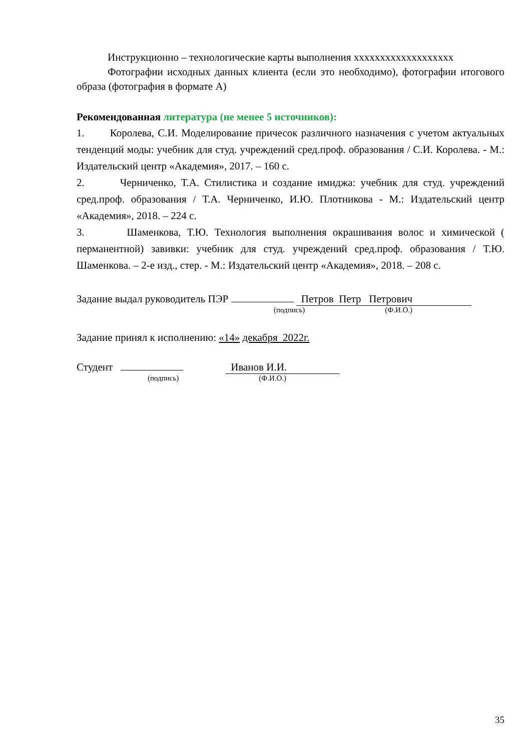Инструкционно – технологические карты выполнения xxxxxxxxxxxxxxxxxxx
Фотографии исходных данных клиента (если это необходимо), фотографии итогового образа (фотография в формате А)
Рекомендованная литература (не менее 5 источников):
1. Королева, С.И. Моделирование причесок различного назначения с учетом актуальных тенденций моды: учебник для студ. учреждений сред.проф. образования / С.И. Королева. - М.: Издательский центр «Академия», 2017. – 160 с.
2. Черниченко, Т.А. Стилистика и создание имиджа: учебник для студ. учреждений сред.проф. образования / Т.А. Черниченко, И.Ю. Плотникова - М.: Издательский центр «Академия», 2018. – 224 с.
3. Шаменкова, Т.Ю. Технология выполнения окрашивания волос и химической ( перманентной) завивки: учебник для студ. учреждений сред.проф. образования / Т.Ю. Шаменкова. – 2-е изд., стер. - М.: Издательский центр «Академия», 2018. – 208 с.
Задание выдал руководитель ПЭР Петров Петр Петрович
(подпись) (Ф.И.О.)
Задание принял к исполнению: «14» декабря 2022г.
Студент Иванов И.И.
(подпись) (Ф.И.О.)
35